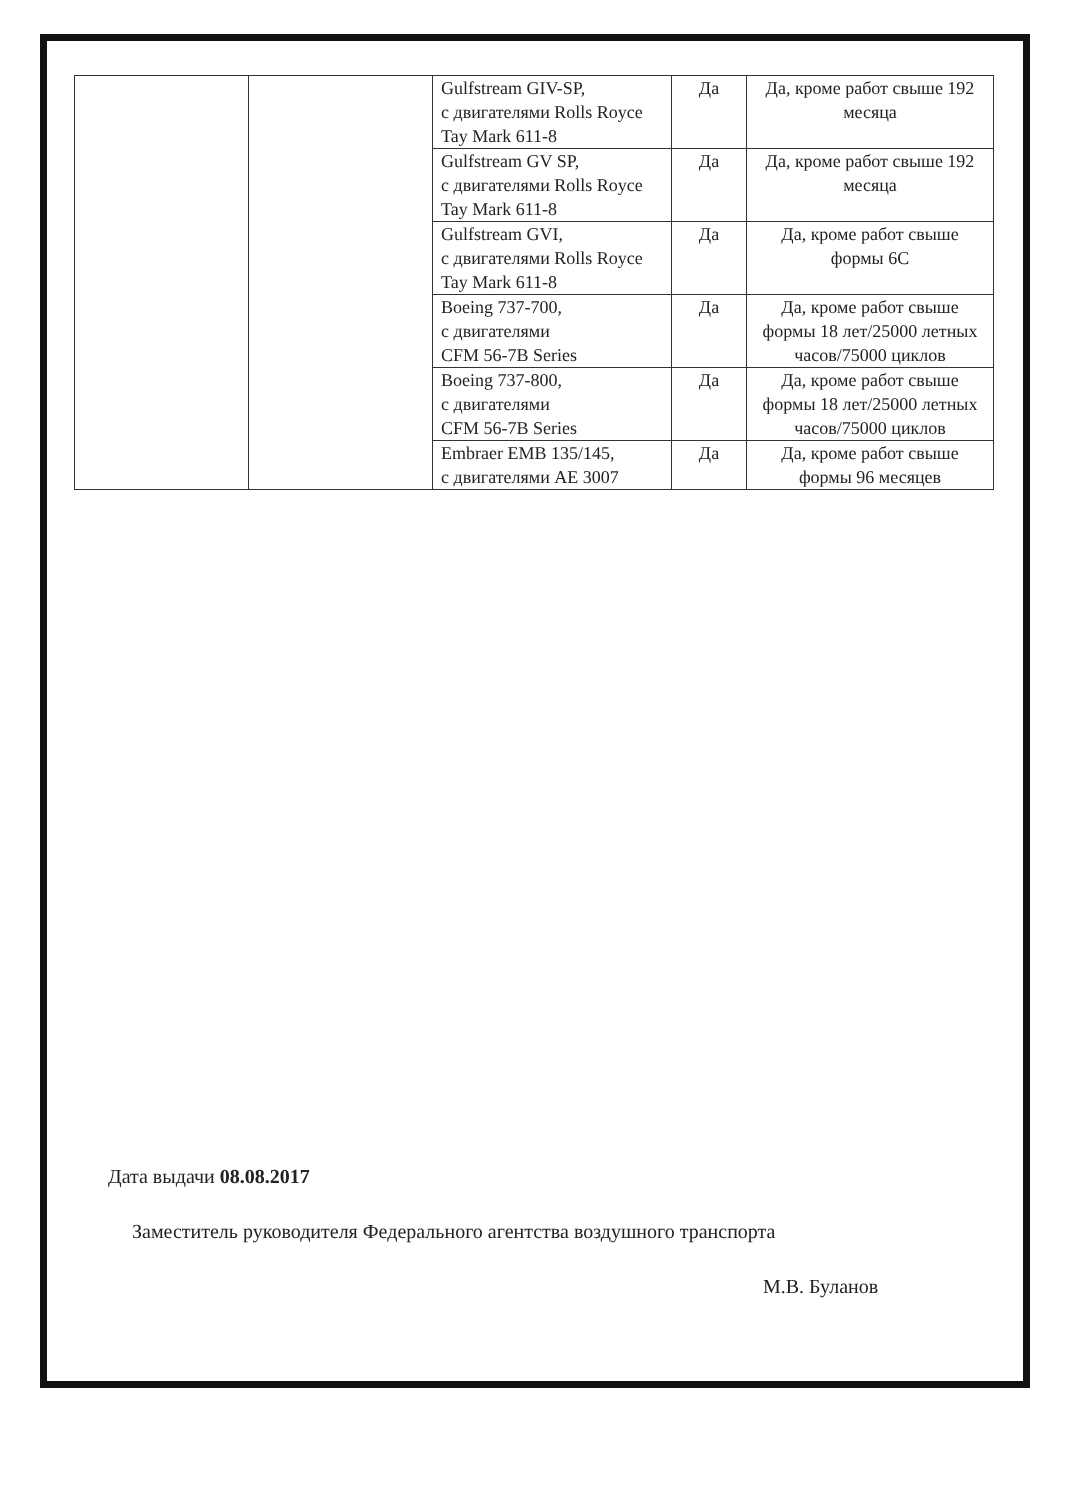| | | Gulfstream GIV-SP, с двигателями Rolls Royce Tay Mark 611-8 | Да | Да, кроме работ свыше 192 месяца |
| | | Gulfstream GV SP, с двигателями Rolls Royce Tay Mark 611-8 | Да | Да, кроме работ свыше 192 месяца |
| | | Gulfstream GVI, с двигателями Rolls Royce Tay Mark 611-8 | Да | Да, кроме работ свыше формы 6С |
| | | Boeing 737-700, с двигателями CFM 56-7B Series | Да | Да, кроме работ свыше формы 18 лет/25000 летных часов/75000 циклов |
| | | Boeing 737-800, с двигателями CFM 56-7B Series | Да | Да, кроме работ свыше формы 18 лет/25000 летных часов/75000 циклов |
| | | Embraer EMB 135/145, с двигателями АЕ 3007 | Да | Да, кроме работ свыше формы 96 месяцев |
Дата выдачи 08.08.2017
Заместитель руководителя Федерального агентства воздушного транспорта
М.В. Буланов